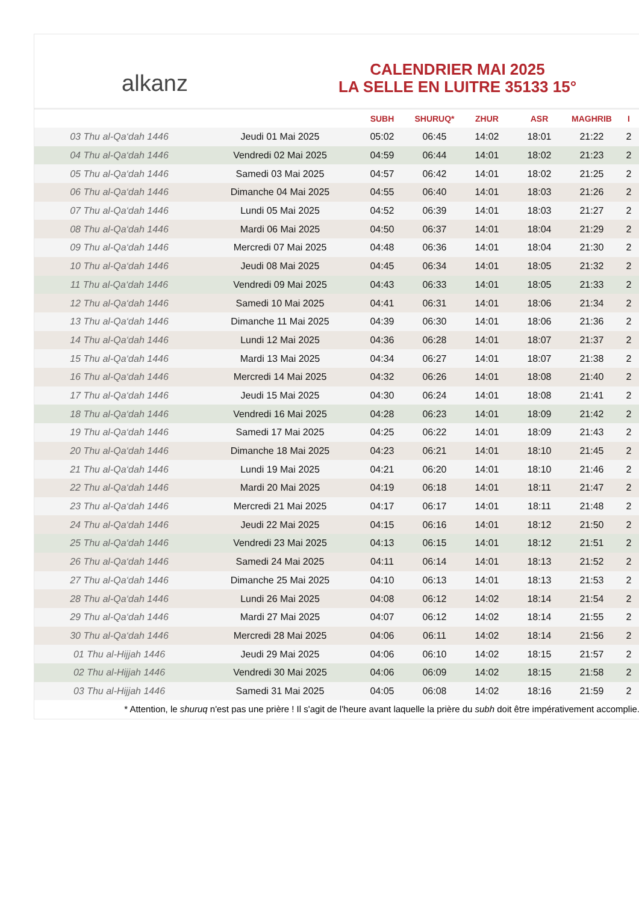alkanz
CALENDRIER MAI 2025
LA SELLE EN LUITRE 35133 15°
| | | SUBH | SHURUQ* | ZHUR | ASR | MAGHRIB | I |
| --- | --- | --- | --- | --- | --- | --- | --- |
| 03 Thu al-Qa‘dah 1446 | Jeudi 01 Mai 2025 | 05:02 | 06:45 | 14:02 | 18:01 | 21:22 | 2 |
| 04 Thu al-Qa‘dah 1446 | Vendredi 02 Mai 2025 | 04:59 | 06:44 | 14:01 | 18:02 | 21:23 | 2 |
| 05 Thu al-Qa‘dah 1446 | Samedi 03 Mai 2025 | 04:57 | 06:42 | 14:01 | 18:02 | 21:25 | 2 |
| 06 Thu al-Qa‘dah 1446 | Dimanche 04 Mai 2025 | 04:55 | 06:40 | 14:01 | 18:03 | 21:26 | 2 |
| 07 Thu al-Qa‘dah 1446 | Lundi 05 Mai 2025 | 04:52 | 06:39 | 14:01 | 18:03 | 21:27 | 2 |
| 08 Thu al-Qa‘dah 1446 | Mardi 06 Mai 2025 | 04:50 | 06:37 | 14:01 | 18:04 | 21:29 | 2 |
| 09 Thu al-Qa‘dah 1446 | Mercredi 07 Mai 2025 | 04:48 | 06:36 | 14:01 | 18:04 | 21:30 | 2 |
| 10 Thu al-Qa‘dah 1446 | Jeudi 08 Mai 2025 | 04:45 | 06:34 | 14:01 | 18:05 | 21:32 | 2 |
| 11 Thu al-Qa‘dah 1446 | Vendredi 09 Mai 2025 | 04:43 | 06:33 | 14:01 | 18:05 | 21:33 | 2 |
| 12 Thu al-Qa‘dah 1446 | Samedi 10 Mai 2025 | 04:41 | 06:31 | 14:01 | 18:06 | 21:34 | 2 |
| 13 Thu al-Qa‘dah 1446 | Dimanche 11 Mai 2025 | 04:39 | 06:30 | 14:01 | 18:06 | 21:36 | 2 |
| 14 Thu al-Qa‘dah 1446 | Lundi 12 Mai 2025 | 04:36 | 06:28 | 14:01 | 18:07 | 21:37 | 2 |
| 15 Thu al-Qa‘dah 1446 | Mardi 13 Mai 2025 | 04:34 | 06:27 | 14:01 | 18:07 | 21:38 | 2 |
| 16 Thu al-Qa‘dah 1446 | Mercredi 14 Mai 2025 | 04:32 | 06:26 | 14:01 | 18:08 | 21:40 | 2 |
| 17 Thu al-Qa‘dah 1446 | Jeudi 15 Mai 2025 | 04:30 | 06:24 | 14:01 | 18:08 | 21:41 | 2 |
| 18 Thu al-Qa‘dah 1446 | Vendredi 16 Mai 2025 | 04:28 | 06:23 | 14:01 | 18:09 | 21:42 | 2 |
| 19 Thu al-Qa‘dah 1446 | Samedi 17 Mai 2025 | 04:25 | 06:22 | 14:01 | 18:09 | 21:43 | 2 |
| 20 Thu al-Qa‘dah 1446 | Dimanche 18 Mai 2025 | 04:23 | 06:21 | 14:01 | 18:10 | 21:45 | 2 |
| 21 Thu al-Qa‘dah 1446 | Lundi 19 Mai 2025 | 04:21 | 06:20 | 14:01 | 18:10 | 21:46 | 2 |
| 22 Thu al-Qa‘dah 1446 | Mardi 20 Mai 2025 | 04:19 | 06:18 | 14:01 | 18:11 | 21:47 | 2 |
| 23 Thu al-Qa‘dah 1446 | Mercredi 21 Mai 2025 | 04:17 | 06:17 | 14:01 | 18:11 | 21:48 | 2 |
| 24 Thu al-Qa‘dah 1446 | Jeudi 22 Mai 2025 | 04:15 | 06:16 | 14:01 | 18:12 | 21:50 | 2 |
| 25 Thu al-Qa‘dah 1446 | Vendredi 23 Mai 2025 | 04:13 | 06:15 | 14:01 | 18:12 | 21:51 | 2 |
| 26 Thu al-Qa‘dah 1446 | Samedi 24 Mai 2025 | 04:11 | 06:14 | 14:01 | 18:13 | 21:52 | 2 |
| 27 Thu al-Qa‘dah 1446 | Dimanche 25 Mai 2025 | 04:10 | 06:13 | 14:01 | 18:13 | 21:53 | 2 |
| 28 Thu al-Qa‘dah 1446 | Lundi 26 Mai 2025 | 04:08 | 06:12 | 14:02 | 18:14 | 21:54 | 2 |
| 29 Thu al-Qa‘dah 1446 | Mardi 27 Mai 2025 | 04:07 | 06:12 | 14:02 | 18:14 | 21:55 | 2 |
| 30 Thu al-Qa‘dah 1446 | Mercredi 28 Mai 2025 | 04:06 | 06:11 | 14:02 | 18:14 | 21:56 | 2 |
| 01 Thu al-Hijjah 1446 | Jeudi 29 Mai 2025 | 04:06 | 06:10 | 14:02 | 18:15 | 21:57 | 2 |
| 02 Thu al-Hijjah 1446 | Vendredi 30 Mai 2025 | 04:06 | 06:09 | 14:02 | 18:15 | 21:58 | 2 |
| 03 Thu al-Hijjah 1446 | Samedi 31 Mai 2025 | 04:05 | 06:08 | 14:02 | 18:16 | 21:59 | 2 |
* Attention, le shuruq n'est pas une prière ! Il s'agit de l'heure avant laquelle la prière du subh doit être impérativement accomplie.